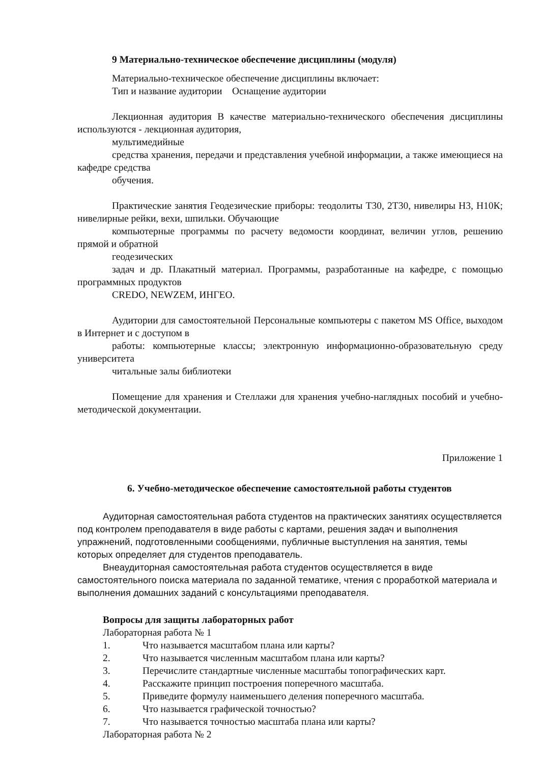9 Материально-техническое обеспечение дисциплины (модуля)
Материально-техническое обеспечение дисциплины включает:
Тип и название аудитории Оснащение аудитории
Лекционная аудитория В качестве материально-технического обеспечения дисциплины используются - лекционная аудитория,
мультимедийные
средства хранения, передачи и представления учебной информации, а также имеющиеся на кафедре средства
обучения.
Практические занятия Геодезические приборы: теодолиты Т30, 2Т30, нивелиры Н3, Н10К; нивелирные рейки, вехи, шпильки. Обучающие
компьютерные программы по расчету ведомости координат, величин углов, решению прямой и обратной
геодезических
задач и др. Плакатный материал. Программы, разработанные на кафедре, с помощью программных продуктов
CREDO, NEWZEM, ИНГЕО.
Аудитории для самостоятельной Персональные компьютеры с пакетом MS Office, выходом в Интернет и с доступом в
работы: компьютерные классы; электронную информационно-образовательную среду университета
читальные залы библиотеки
Помещение для хранения и Стеллажи для хранения учебно-наглядных пособий и учебно-методической документации.
Приложение 1
6. Учебно-методическое обеспечение самостоятельной работы студентов
Аудиторная самостоятельная работа студентов на практических занятиях осуществляется под контролем преподавателя в виде работы с картами, решения задач и выполнения упражнений, подготовленными сообщениями, публичные выступления на занятия, темы которых определяет для студентов преподаватель.
Внеаудиторная самостоятельная работа студентов осуществляется в виде самостоятельного поиска материала по заданной тематике, чтения с проработкой материала и выполнения домашних заданий с консультациями преподавателя.
Вопросы для защиты лабораторных работ
Лабораторная работа № 1
1. Что называется масштабом плана или карты?
2. Что называется численным масштабом плана или карты?
3. Перечислите стандартные численные масштабы топографических карт.
4. Расскажите принцип построения поперечного масштаба.
5. Приведите формулу наименьшего деления поперечного масштаба.
6. Что называется графической точностью?
7. Что называется точностью масштаба плана или карты?
Лабораторная работа № 2